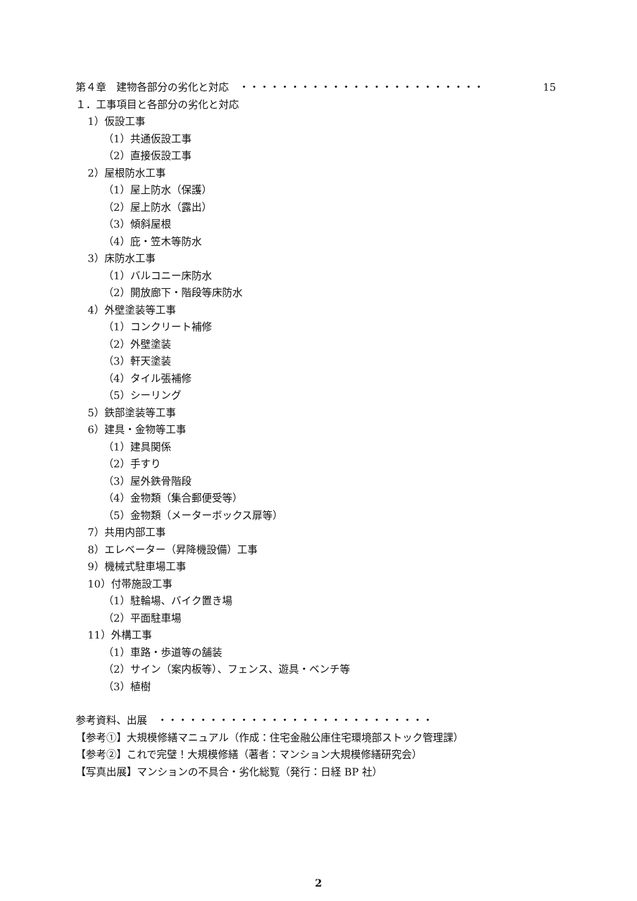第４章　建物各部分の劣化と対応　・・・・・・・・・・・・・・・・・・・・・・・・ 15
１．工事項目と各部分の劣化と対応
1）仮設工事
（1）共通仮設工事
（2）直接仮設工事
2）屋根防水工事
（1）屋上防水（保護）
（2）屋上防水（露出）
（3）傾斜屋根
（4）庇・笠木等防水
3）床防水工事
（1）バルコニー床防水
（2）開放廊下・階段等床防水
4）外壁塗装等工事
（1）コンクリート補修
（2）外壁塗装
（3）軒天塗装
（4）タイル張補修
（5）シーリング
5）鉄部塗装等工事
6）建具・金物等工事
（1）建具関係
（2）手すり
（3）屋外鉄骨階段
（4）金物類（集合郵便受等）
（5）金物類（メーターボックス扉等）
7）共用内部工事
8）エレベーター（昇降機設備）工事
9）機械式駐車場工事
10）付帯施設工事
（1）駐輪場、バイク置き場
（2）平面駐車場
11）外構工事
（1）車路・歩道等の舗装
（2）サイン（案内板等）、フェンス、遊具・ベンチ等
（3）植樹
参考資料、出展　・・・・・・・・・・・・・・・・・・・・・・・・・・・
【参考①】大規模修繕マニュアル（作成：住宅金融公庫住宅環境部ストック管理課）
【参考②】これで完璧！大規模修繕（著者：マンション大規模修繕研究会）
【写真出展】マンションの不具合・劣化総覧（発行：日経 BP 社）
2